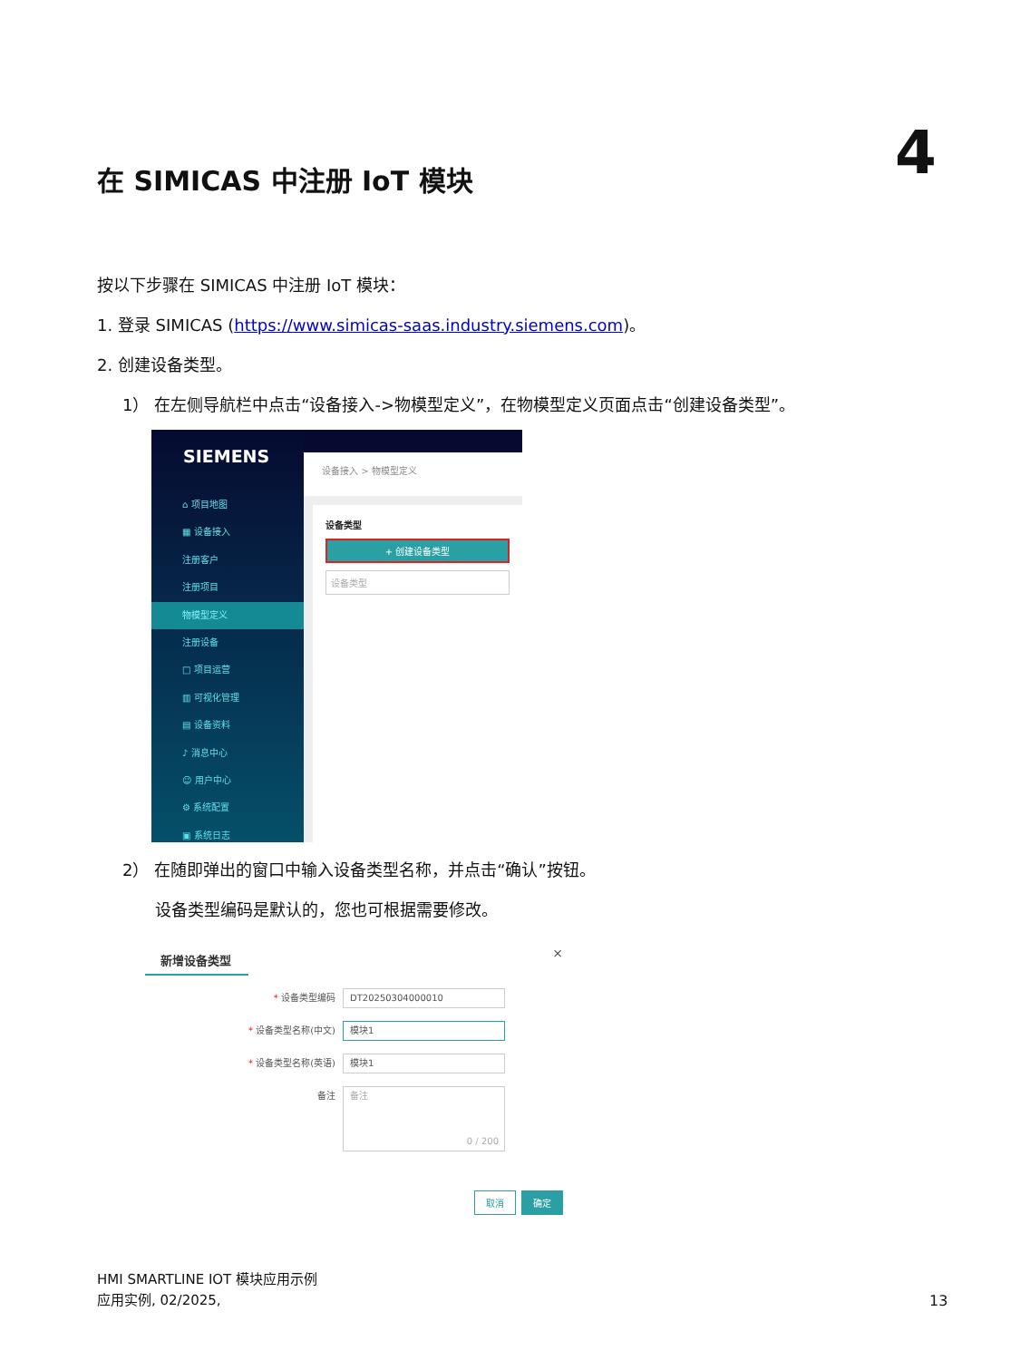在 SIMICAS 中注册 IoT 模块 4
按以下步骤在 SIMICAS 中注册 IoT 模块：
1. 登录 SIMICAS (https://www.simicas-saas.industry.siemens.com)。
2. 创建设备类型。
1） 在左侧导航栏中点击“设备接入->物模型定义”，在物模型定义页面点击“创建设备类型”。
2） 在随即弹出的窗口中输入设备类型名称，并点击“确认”按钮。
设备类型编码是默认的，您也可根据需要修改。
SIEMENS
⌂ 项目地图
▦ 设备接入
注册客户
注册项目
物模型定义
注册设备
□ 项目运营
▥ 可视化管理
▤ 设备资料
♪ 消息中心
☺ 用户中心
⚙ 系统配置
▣ 系统日志
设备接入 > 物模型定义
设备类型
+ 创建设备类型
设备类型
新增设备类型
×
* 设备类型编码
DT20250304000010
* 设备类型名称(中文)
模块1
* 设备类型名称(英语)
模块1
备注
备注
0 / 200
取消 确定
HMI SMARTLINE IOT 模块应用示例
应用实例, 02/2025,
13